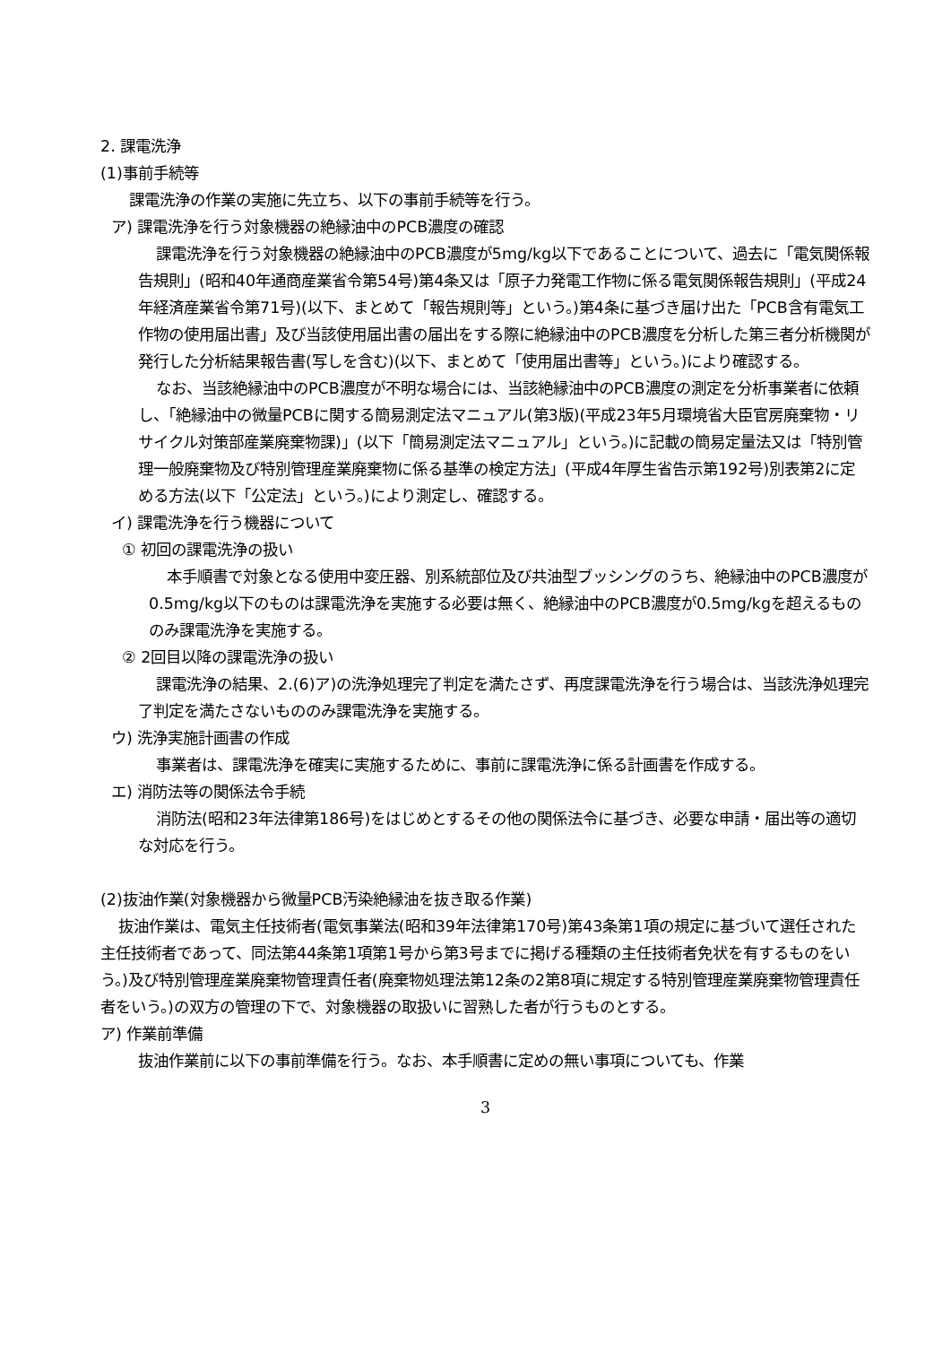2. 課電洗浄
(1)事前手続等
課電洗浄の作業の実施に先立ち、以下の事前手続等を行う。
ア) 課電洗浄を行う対象機器の絶縁油中のPCB濃度の確認
課電洗浄を行う対象機器の絶縁油中のPCB濃度が5mg/kg以下であることについて、過去に「電気関係報告規則」(昭和40年通商産業省令第54号)第4条又は「原子力発電工作物に係る電気関係報告規則」(平成24年経済産業省令第71号)(以下、まとめて「報告規則等」という。)第4条に基づき届け出た「PCB含有電気工作物の使用届出書」及び当該使用届出書の届出をする際に絶縁油中のPCB濃度を分析した第三者分析機関が発行した分析結果報告書(写しを含む)(以下、まとめて「使用届出書等」という。)により確認する。
なお、当該絶縁油中のPCB濃度が不明な場合には、当該絶縁油中のPCB濃度の測定を分析事業者に依頼し、「絶縁油中の微量PCBに関する簡易測定法マニュアル(第3版)(平成23年5月環境省大臣官房廃棄物・リサイクル対策部産業廃棄物課)」(以下「簡易測定法マニュアル」という。)に記載の簡易定量法又は「特別管理一般廃棄物及び特別管理産業廃棄物に係る基準の検定方法」(平成4年厚生省告示第192号)別表第2に定める方法(以下「公定法」という。)により測定し、確認する。
イ) 課電洗浄を行う機器について
① 初回の課電洗浄の扱い
本手順書で対象となる使用中変圧器、別系統部位及び共油型ブッシングのうち、絶縁油中のPCB濃度が0.5mg/kg以下のものは課電洗浄を実施する必要は無く、絶縁油中のPCB濃度が0.5mg/kgを超えるもののみ課電洗浄を実施する。
② 2回目以降の課電洗浄の扱い
課電洗浄の結果、2.(6)ア)の洗浄処理完了判定を満たさず、再度課電洗浄を行う場合は、当該洗浄処理完了判定を満たさないもののみ課電洗浄を実施する。
ウ) 洗浄実施計画書の作成
事業者は、課電洗浄を確実に実施するために、事前に課電洗浄に係る計画書を作成する。
エ) 消防法等の関係法令手続
消防法(昭和23年法律第186号)をはじめとするその他の関係法令に基づき、必要な申請・届出等の適切な対応を行う。
(2)抜油作業(対象機器から微量PCB汚染絶縁油を抜き取る作業)
抜油作業は、電気主任技術者(電気事業法(昭和39年法律第170号)第43条第1項の規定に基づいて選任された主任技術者であって、同法第44条第1項第1号から第3号までに掲げる種類の主任技術者免状を有するものをいう。)及び特別管理産業廃棄物管理責任者(廃棄物処理法第12条の2第8項に規定する特別管理産業廃棄物管理責任者をいう。)の双方の管理の下で、対象機器の取扱いに習熟した者が行うものとする。
ア) 作業前準備
抜油作業前に以下の事前準備を行う。なお、本手順書に定めの無い事項についても、作業
3